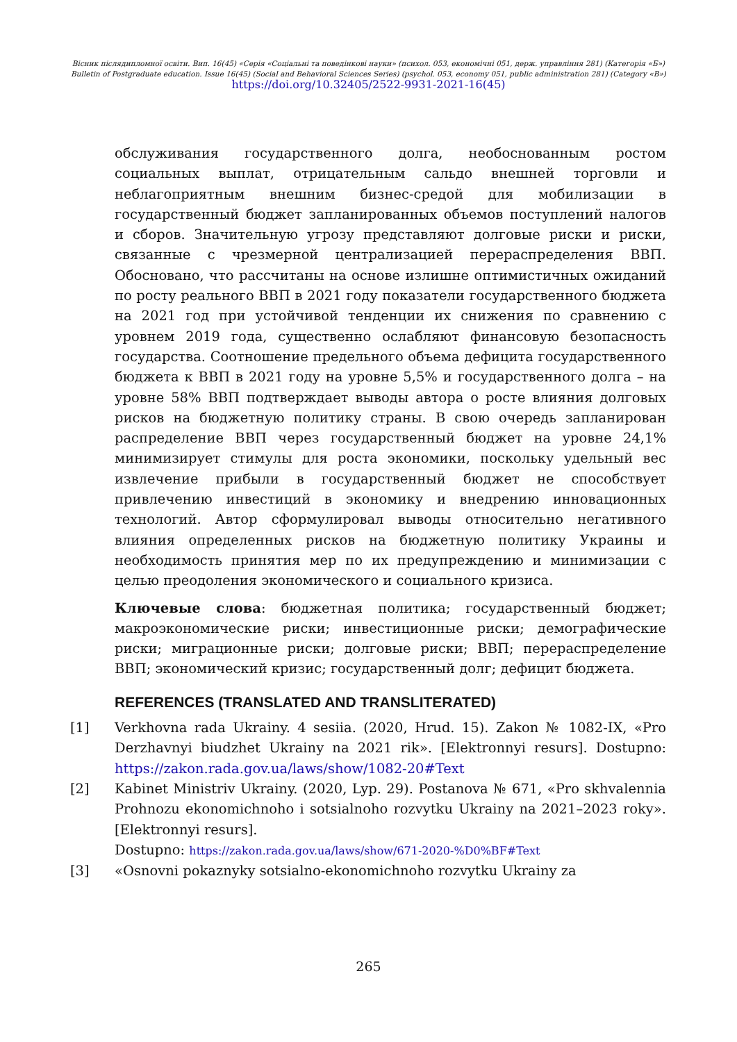Вісник післядипломної освіти. Вип. 16(45) «Серія «Соціальні та поведінкові науки» (психол. 053, економічні 051, держ. управління 281) (Категорія «Б»)
Bulletin of Postgraduate education. Issue 16(45) (Social and Behavioral Sciences Series) (psychol. 053, economy 051, public administration 281) (Category «В»)
https://doi.org/10.32405/2522-9931-2021-16(45)
обслуживания государственного долга, необоснованным ростом социальных выплат, отрицательным сальдо внешней торговли и неблагоприятным внешним бизнес-средой для мобилизации в государственный бюджет запланированных объемов поступлений налогов и сборов. Значительную угрозу представляют долговые риски и риски, связанные с чрезмерной централизацией перераспределения ВВП. Обосновано, что рассчитаны на основе излишне оптимистичных ожиданий по росту реального ВВП в 2021 году показатели государственного бюджета на 2021 год при устойчивой тенденции их снижения по сравнению с уровнем 2019 года, существенно ослабляют финансовую безопасность государства. Соотношение предельного объема дефицита государственного бюджета к ВВП в 2021 году на уровне 5,5% и государственного долга – на уровне 58% ВВП подтверждает выводы автора о росте влияния долговых рисков на бюджетную политику страны. В свою очередь запланирован распределение ВВП через государственный бюджет на уровне 24,1% минимизирует стимулы для роста экономики, поскольку удельный вес извлечение прибыли в государственный бюджет не способствует привлечению инвестиций в экономику и внедрению инновационных технологий. Автор сформулировал выводы относительно негативного влияния определенных рисков на бюджетную политику Украины и необходимость принятия мер по их предупреждению и минимизации с целью преодоления экономического и социального кризиса.
Ключевые слова: бюджетная политика; государственный бюджет; макроэкономические риски; инвестиционные риски; демографические риски; миграционные риски; долговые риски; ВВП; перераспределение ВВП; экономический кризис; государственный долг; дефицит бюджета.
REFERENCES (TRANSLATED AND TRANSLITERATED)
[1] Verkhovna rada Ukrainy. 4 sesiia. (2020, Hrud. 15). Zakon № 1082-IX, «Pro Derzhavnyi biudzhet Ukrainy na 2021 rik». [Elektronnyi resurs]. Dostupno: https://zakon.rada.gov.ua/laws/show/1082-20#Text
[2] Kabinet Ministriv Ukrainy. (2020, Lyp. 29). Postanova № 671, «Pro skhvalennia Prohnozu ekonomichnoho i sotsialnoho rozvytku Ukrainy na 2021–2023 roky». [Elektronnyi resurs].
Dostupno: https://zakon.rada.gov.ua/laws/show/671-2020-%D0%BF#Text
[3] «Osnovni pokaznyky sotsialno-ekonomichnoho rozvytku Ukrainy za
265